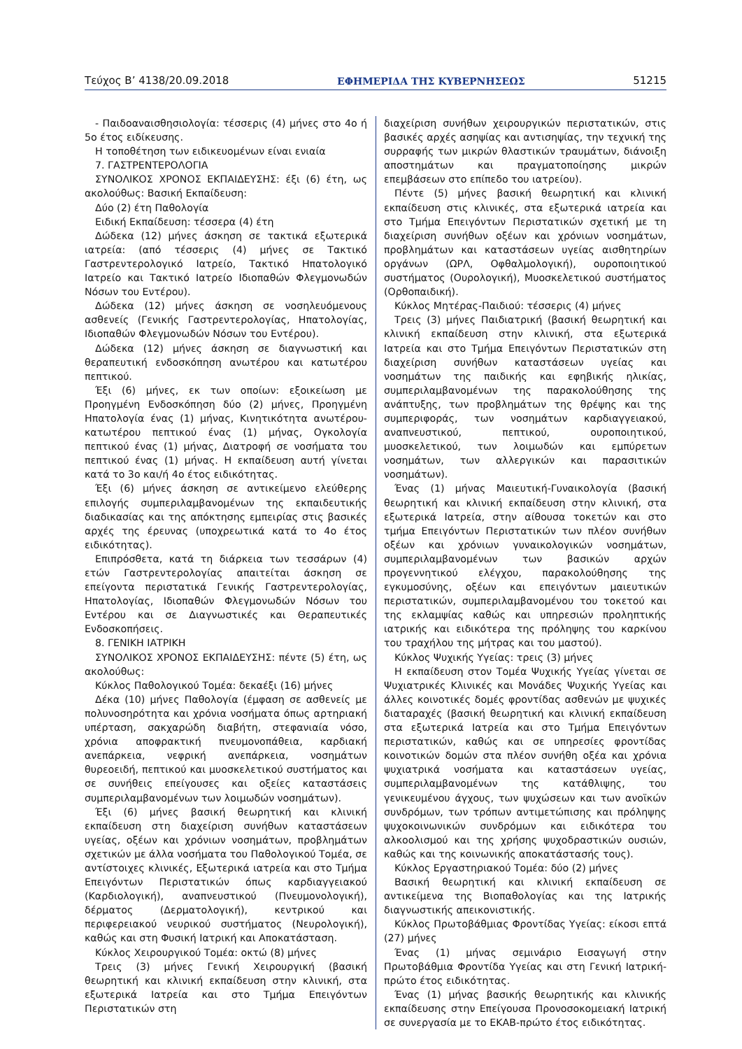Τεύχος Β’ 4138/20.09.2018 ΕΦΗΜΕΡΙΔΑ ΤΗΣ ΚΥΒΕΡΝΗΣΕΩΣ 51215
- Παιδοαναισθησιολογία: τέσσερις (4) μήνες στο 4ο ή 5ο έτος ειδίκευσης.
Η τοποθέτηση των ειδικευομένων είναι ενιαία
7. ΓΑΣΤΡΕΝΤΕΡΟΛΟΓΙΑ
ΣΥΝΟΛΙΚΟΣ ΧΡΟΝΟΣ ΕΚΠΑΙΔΕΥΣΗΣ: έξι (6) έτη, ως ακολούθως: Βασική Εκπαίδευση:
Δύο (2) έτη Παθολογία
Ειδική Εκπαίδευση: τέσσερα (4) έτη
Δώδεκα (12) μήνες άσκηση σε τακτικά εξωτερικά ιατρεία: (από τέσσερις (4) μήνες σε Τακτικό Γαστρεντερολογικό Ιατρείο, Τακτικό Ηπατολογικό Ιατρείο και Τακτικό Ιατρείο Ιδιοπαθών Φλεγμονωδών Νόσων του Εντέρου).
Δώδεκα (12) μήνες άσκηση σε νοσηλευόμενους ασθενείς (Γενικής Γαστρεντερολογίας, Ηπατολογίας, Ιδιοπαθών Φλεγμονωδών Νόσων του Εντέρου).
Δώδεκα (12) μήνες άσκηση σε διαγνωστική και θεραπευτική ενδοσκόπηση ανωτέρου και κατωτέρου πεπτικού.
Έξι (6) μήνες, εκ των οποίων: εξοικείωση με Προηγμένη Ενδοσκόπηση δύο (2) μήνες, Προηγμένη Ηπατολογία ένας (1) μήνας, Κινητικότητα ανωτέρου-κατωτέρου πεπτικού ένας (1) μήνας, Ογκολογία πεπτικού ένας (1) μήνας, Διατροφή σε νοσήματα του πεπτικού ένας (1) μήνας. Η εκπαίδευση αυτή γίνεται κατά το 3ο και/ή 4ο έτος ειδικότητας.
Έξι (6) μήνες άσκηση σε αντικείμενο ελεύθερης επιλογής συμπεριλαμβανομένων της εκπαιδευτικής διαδικασίας και της απόκτησης εμπειρίας στις βασικές αρχές της έρευνας (υποχρεωτικά κατά το 4ο έτος ειδικότητας).
Επιπρόσθετα, κατά τη διάρκεια των τεσσάρων (4) ετών Γαστρεντερολογίας απαιτείται άσκηση σε επείγοντα περιστατικά Γενικής Γαστρεντερολογίας, Ηπατολογίας, Ιδιοπαθών Φλεγμονωδών Νόσων του Εντέρου και σε Διαγνωστικές και Θεραπευτικές Ενδοσκοπήσεις.
8. ΓΕΝΙΚΗ ΙΑΤΡΙΚΗ
ΣΥΝΟΛΙΚΟΣ ΧΡΟΝΟΣ ΕΚΠΑΙΔΕΥΣΗΣ: πέντε (5) έτη, ως ακολούθως:
Κύκλος Παθολογικού Τομέα: δεκαέξι (16) μήνες
Δέκα (10) μήνες Παθολογία (έμφαση σε ασθενείς με πολυνοσηρότητα και χρόνια νοσήματα όπως αρτηριακή υπέρταση, σακχαρώδη διαβήτη, στεφανιαία νόσο, χρόνια αποφρακτική πνευμονοπάθεια, καρδιακή ανεπάρκεια, νεφρική ανεπάρκεια, νοσημάτων θυρεοειδή, πεπτικού και μυοσκελετικού συστήματος και σε συνήθεις επείγουσες και οξείες καταστάσεις συμπεριλαμβανομένων των λοιμωδών νοσημάτων).
Έξι (6) μήνες βασική θεωρητική και κλινική εκπαίδευση στη διαχείριση συνήθων καταστάσεων υγείας, οξέων και χρόνιων νοσημάτων, προβλημάτων σχετικών με άλλα νοσήματα του Παθολογικού Τομέα, σε αντίστοιχες κλινικές, Εξωτερικά ιατρεία και στο Τμήμα Επειγόντων Περιστατικών όπως καρδιαγγειακού (Καρδιολογική), αναπνευστικού (Πνευμονολογική), δέρματος (Δερματολογική), κεντρικού και περιφερειακού νευρικού συστήματος (Νευρολογική), καθώς και στη Φυσική Ιατρική και Αποκατάσταση.
Κύκλος Χειρουργικού Τομέα: οκτώ (8) μήνες
Τρεις (3) μήνες Γενική Χειρουργική (βασική θεωρητική και κλινική εκπαίδευση στην κλινική, στα εξωτερικά Ιατρεία και στο Τμήμα Επειγόντων Περιστατικών στη
διαχείριση συνήθων χειρουργικών περιστατικών, στις βασικές αρχές ασηψίας και αντισηψίας, την τεχνική της συρραφής των μικρών θλαστικών τραυμάτων, διάνοιξη αποστημάτων και πραγματοποίησης μικρών επεμβάσεων στο επίπεδο του ιατρείου).
Πέντε (5) μήνες βασική θεωρητική και κλινική εκπαίδευση στις κλινικές, στα εξωτερικά ιατρεία και στο Τμήμα Επειγόντων Περιστατικών σχετική με τη διαχείριση συνήθων οξέων και χρόνιων νοσημάτων, προβλημάτων και καταστάσεων υγείας αισθητηρίων οργάνων (ΩΡΛ, Οφθαλμολογική), ουροποιητικού συστήματος (Ουρολογική), Μυοσκελετικού συστήματος (Ορθοπαιδική).
Κύκλος Μητέρας-Παιδιού: τέσσερις (4) μήνες
Τρεις (3) μήνες Παιδιατρική (βασική θεωρητική και κλινική εκπαίδευση στην κλινική, στα εξωτερικά Ιατρεία και στο Τμήμα Επειγόντων Περιστατικών στη διαχείριση συνήθων καταστάσεων υγείας και νοσημάτων της παιδικής και εφηβικής ηλικίας, συμπεριλαμβανομένων της παρακολούθησης της ανάπτυξης, των προβλημάτων της θρέψης και της συμπεριφοράς, των νοσημάτων καρδιαγγειακού, αναπνευστικού, πεπτικού, ουροποιητικού, μυοσκελετικού, των λοιμωδών και εμπύρετων νοσημάτων, των αλλεργικών και παρασιτικών νοσημάτων).
Ένας (1) μήνας Μαιευτική-Γυναικολογία (βασική θεωρητική και κλινική εκπαίδευση στην κλινική, στα εξωτερικά Ιατρεία, στην αίθουσα τοκετών και στο τμήμα Επειγόντων Περιστατικών των πλέον συνήθων οξέων και χρόνιων γυναικολογικών νοσημάτων, συμπεριλαμβανομένων των βασικών αρχών προγεννητικού ελέγχου, παρακολούθησης της εγκυμοσύνης, οξέων και επειγόντων μαιευτικών περιστατικών, συμπεριλαμβανομένου του τοκετού και της εκλαμψίας καθώς και υπηρεσιών προληπτικής ιατρικής και ειδικότερα της πρόληψης του καρκίνου του τραχήλου της μήτρας και του μαστού).
Κύκλος Ψυχικής Υγείας: τρεις (3) μήνες
Η εκπαίδευση στον Τομέα Ψυχικής Υγείας γίνεται σε Ψυχιατρικές Κλινικές και Μονάδες Ψυχικής Υγείας και άλλες κοινοτικές δομές φροντίδας ασθενών με ψυχικές διαταραχές (βασική θεωρητική και κλινική εκπαίδευση στα εξωτερικά Ιατρεία και στο Τμήμα Επειγόντων περιστατικών, καθώς και σε υπηρεσίες φροντίδας κοινοτικών δομών στα πλέον συνήθη οξέα και χρόνια ψυχιατρικά νοσήματα και καταστάσεων υγείας, συμπεριλαμβανομένων της κατάθλιψης, του γενικευμένου άγχους, των ψυχώσεων και των ανοϊκών συνδρόμων, των τρόπων αντιμετώπισης και πρόληψης ψυχοκοινωνικών συνδρόμων και ειδικότερα του αλκοολισμού και της χρήσης ψυχοδραστικών ουσιών, καθώς και της κοινωνικής αποκατάστασής τους).
Κύκλος Εργαστηριακού Τομέα: δύο (2) μήνες
Βασική θεωρητική και κλινική εκπαίδευση σε αντικείμενα της Βιοπαθολογίας και της Ιατρικής διαγνωστικής απεικονιστικής.
Κύκλος Πρωτοβάθμιας Φροντίδας Υγείας: είκοσι επτά (27) μήνες
Ένας (1) μήνας σεμινάριο Εισαγωγή στην Πρωτοβάθμια Φροντίδα Υγείας και στη Γενική Ιατρική-πρώτο έτος ειδικότητας.
Ένας (1) μήνας βασικής θεωρητικής και κλινικής εκπαίδευσης στην Επείγουσα Προνοσοκομειακή Ιατρική σε συνεργασία με το ΕΚΑΒ-πρώτο έτος ειδικότητας.